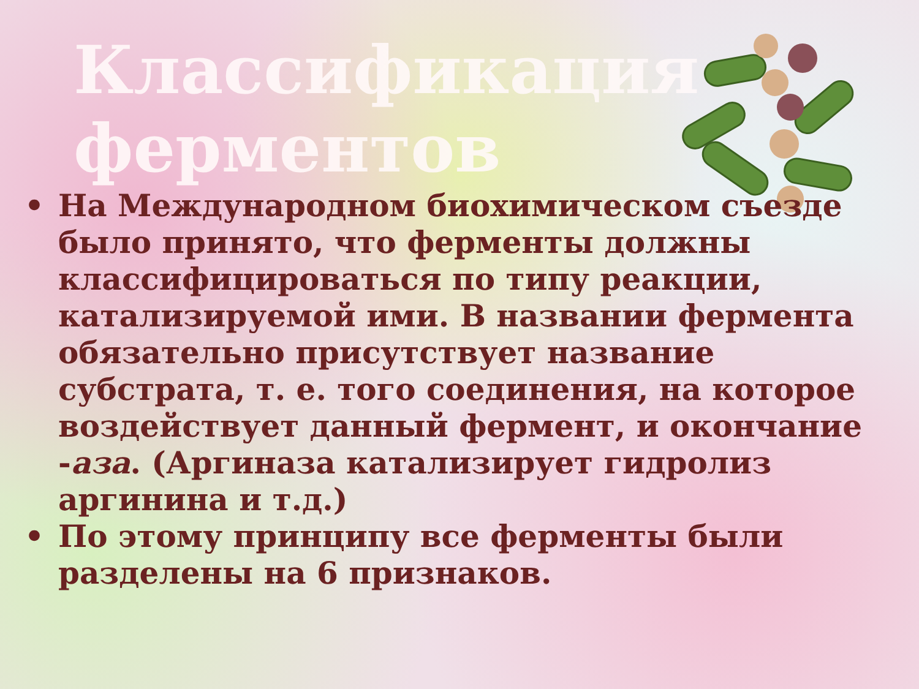Классификация ферментов
• На Международном биохимическом съезде было принято, что ферменты должны классифицироваться по типу реакции, катализируемой ими. В названии фермента обязательно присутствует название субстрата, т. е. того соединения, на которое воздействует данный фермент, и окончание -аза. (Аргиназа катализирует гидролиз аргинина и т.д.)
• По этому принципу все ферменты были разделены на 6 признаков.